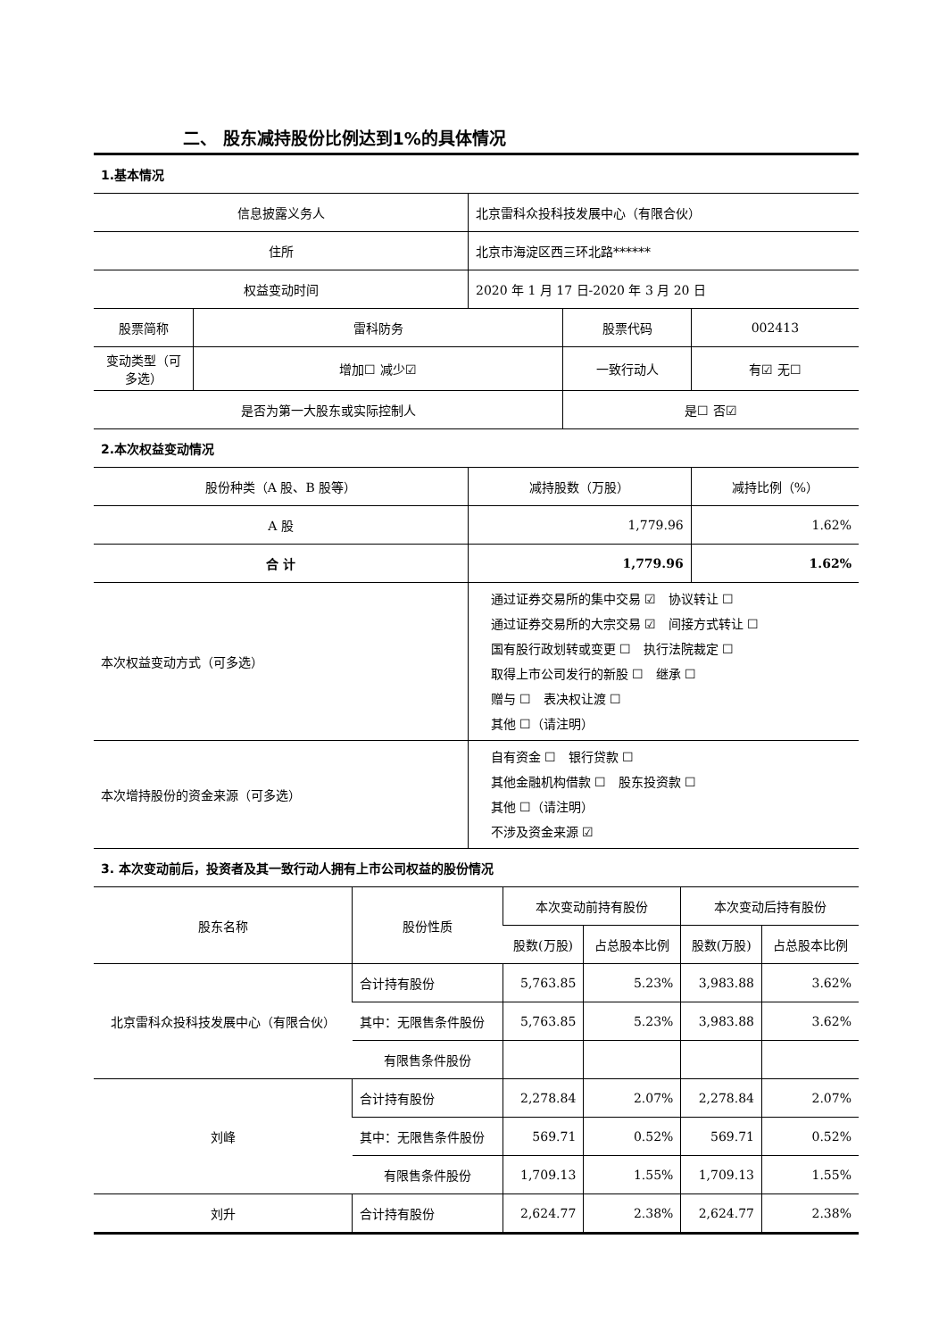二、 股东减持股份比例达到1%的具体情况
| 1.基本情况 | | | | | |
| 信息披露义务人 | | 北京雷科众投科技发展中心（有限合伙） | | | |
| 住所 | | 北京市海淀区西三环北路****** | | | |
| 权益变动时间 | | 2020 年 1 月 17 日-2020 年 3 月 20 日 | | | |
| 股票简称 | 雷科防务 | | 股票代码 | | 002413 |
| 变动类型（可多选） | 增加☐ 减少☑ | | 一致行动人 | | 有☑ 无☐ |
| 是否为第一大股东或实际控制人 | | | 是☐ 否☑ | | |
| 2.本次权益变动情况 | | | | | |
| 股份种类（A 股、B 股等） | | 减持股数（万股） | | 减持比例（%） | |
| A 股 | | 1,779.96 | | 1.62% | |
| 合 计 | | 1,779.96 | | 1.62% | |
| 本次权益变动方式（可多选） | | 通过证券交易所的集中交易 ☑ 协议转让 ☐ 通过证券交易所的大宗交易 ☑ 间接方式转让 ☐ 国有股行政划转或变更 ☐ 执行法院裁定 ☐ 取得上市公司发行的新股 ☐ 继承 ☐ 赠与 ☐ 表决权让渡 ☐ 其他 ☐（请注明） | | | |
| 本次增持股份的资金来源（可多选） | | 自有资金 ☐ 银行贷款 ☐ 其他金融机构借款 ☐ 股东投资款 ☐ 其他 ☐（请注明） 不涉及资金来源 ☑ | | | |
| 3. 本次变动前后，投资者及其一致行动人拥有上市公司权益的股份情况 | | | | | |
| 股东名称 | 股份性质 | 本次变动前持有股份 | | 本次变动后持有股份 | |
| | | 股数(万股) | 占总股本比例 | 股数(万股) | 占总股本比例 |
| 北京雷科众投科技发展中心（有限合伙） | 合计持有股份 | 5,763.85 | 5.23% | 3,983.88 | 3.62% |
| | 其中：无限售条件股份 | 5,763.85 | 5.23% | 3,983.88 | 3.62% |
| | 有限售条件股份 | | | | |
| 刘峰 | 合计持有股份 | 2,278.84 | 2.07% | 2,278.84 | 2.07% |
| | 其中：无限售条件股份 | 569.71 | 0.52% | 569.71 | 0.52% |
| | 有限售条件股份 | 1,709.13 | 1.55% | 1,709.13 | 1.55% |
| 刘升 | 合计持有股份 | 2,624.77 | 2.38% | 2,624.77 | 2.38% |